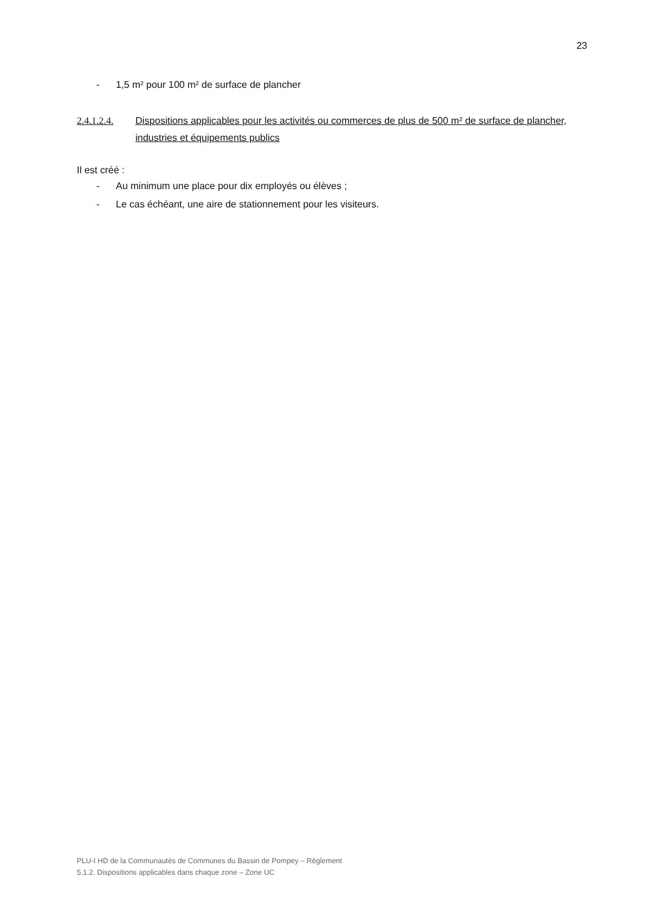23
- 1,5 m² pour 100 m² de surface de plancher
2.4.1.2.4. Dispositions applicables pour les activités ou commerces de plus de 500 m² de surface de plancher, industries et équipements publics
Il est créé :
- Au minimum une place pour dix employés ou élèves ;
- Le cas échéant, une aire de stationnement pour les visiteurs.
PLU-I HD de la Communautés de Communes du Bassin de Pompey – Règlement
5.1.2. Dispositions applicables dans chaque zone – Zone UC